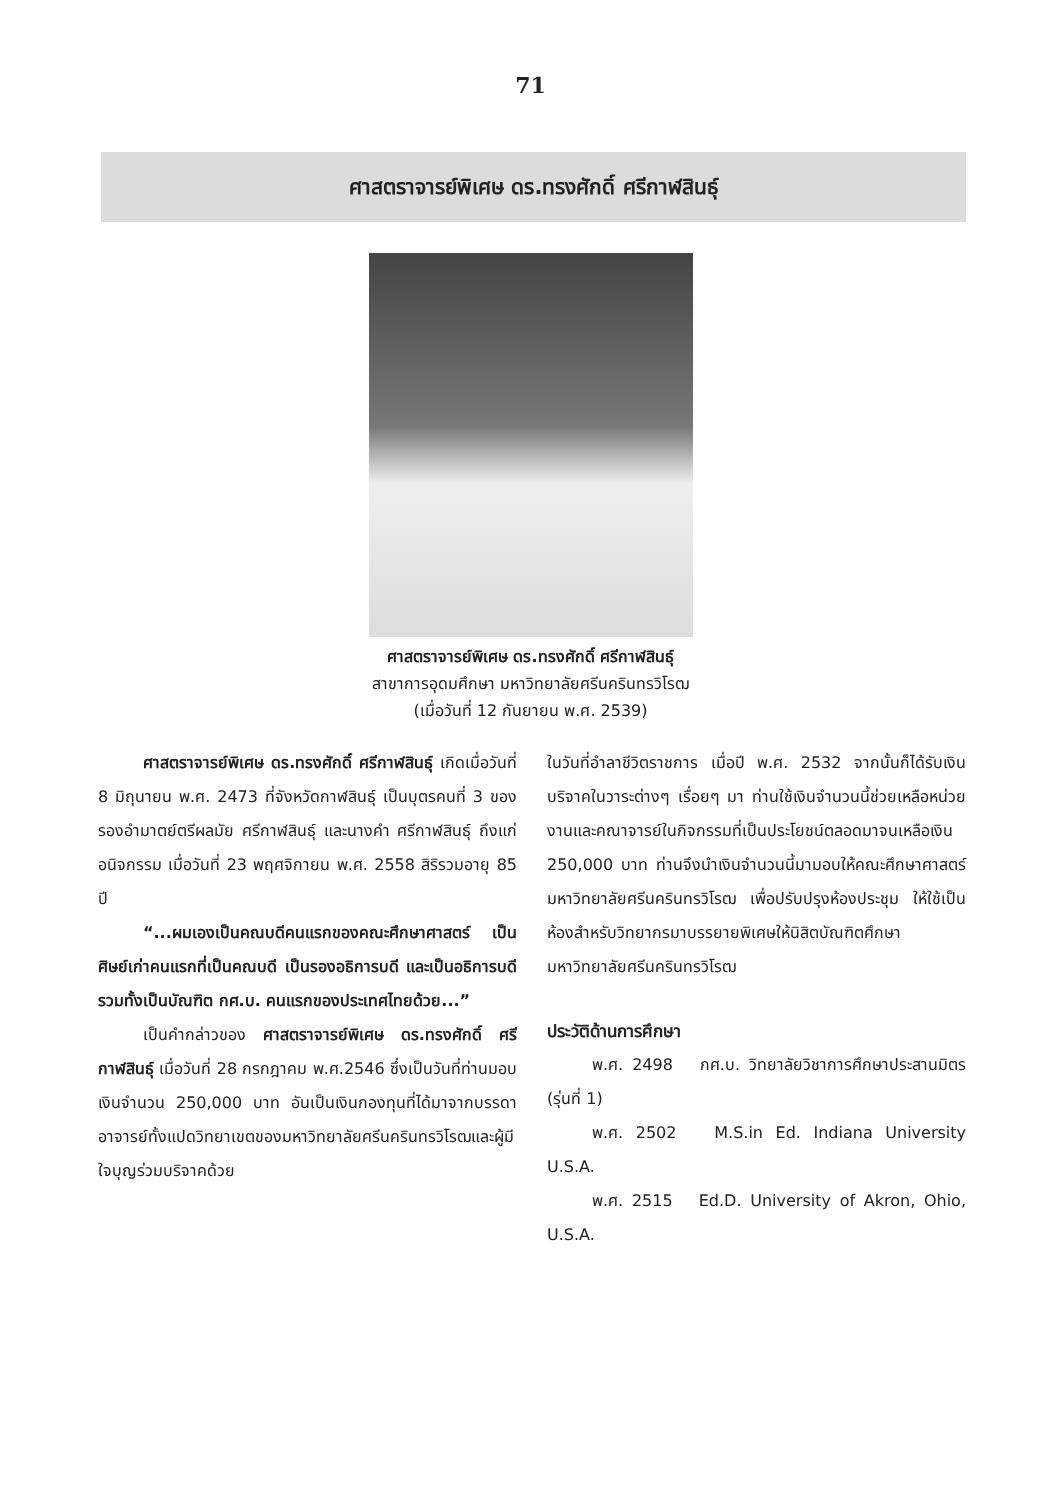71
ศาสตราจารย์พิเศษ ดร.ทรงศักดิ์ ศรีกาฬสินธุ์
ศาสตราจารย์พิเศษ ดร.ทรงศักดิ์ ศรีกาฬสินธุ์
สาขาการอุดมศึกษา มหาวิทยาลัยศรีนครินทรวิโรฒ
(เมื่อวันที่ 12 กันยายน พ.ศ. 2539)
ศาสตราจารย์พิเศษ ดร.ทรงศักดิ์ ศรีกาฬสินธุ์ เกิดเมื่อวันที่ 8 มิถุนายน พ.ศ. 2473 ที่จังหวัดกาฬสินธุ์ เป็นบุตรคนที่ 3 ของรองอำมาตย์ตรีผลมัย ศรีกาฬสินธุ์ และนางคำ ศรีกาฬสินธุ์ ถึงแก่อนิจกรรม เมื่อวันที่ 23 พฤศจิกายน พ.ศ. 2558 สิริรวมอายุ 85 ปี
“...ผมเองเป็นคณบดีคนแรกของคณะศึกษาศาสตร์ เป็นศิษย์เก่าคนแรกที่เป็นคณบดี เป็นรองอธิการบดี และเป็นอธิการบดี รวมทั้งเป็นบัณฑิต กศ.บ. คนแรกของประเทศไทยด้วย...”
เป็นคำกล่าวของ ศาสตราจารย์พิเศษ ดร.ทรงศักดิ์ ศรีกาฬสินธุ์ เมื่อวันที่ 28 กรกฎาคม พ.ศ.2546 ซึ่งเป็นวันที่ท่านมอบเงินจำนวน 250,000 บาท อันเป็นเงินกองทุนที่ได้มาจากบรรดาอาจารย์ทั้งแปดวิทยาเขตของมหาวิทยาลัยศรีนครินทรวิโรฒและผู้มีใจบุญร่วมบริจาคด้วย
ในวันที่อำลาชีวิตราชการ เมื่อปี พ.ศ. 2532 จากนั้นก็ได้รับเงินบริจาคในวาระต่างๆ เรื่อยๆ มา ท่านใช้เงินจำนวนนี้ช่วยเหลือหน่วยงานและคณาจารย์ในกิจกรรมที่เป็นประโยชน์ตลอดมาจนเหลือเงิน 250,000 บาท ท่านจึงนำเงินจำนวนนี้มามอบให้คณะศึกษาศาสตร์ มหาวิทยาลัยศรีนครินทรวิโรฒ เพื่อปรับปรุงห้องประชุม ให้ใช้เป็นห้องสำหรับวิทยากรมาบรรยายพิเศษให้นิสิตบัณฑิตศึกษา มหาวิทยาลัยศรีนครินทรวิโรฒ
ประวัติด้านการศึกษา
พ.ศ. 2498 กศ.บ. วิทยาลัยวิชาการศึกษาประสานมิตร (รุ่นที่ 1)
พ.ศ. 2502 M.S.in Ed. Indiana University U.S.A.
พ.ศ. 2515 Ed.D. University of Akron, Ohio, U.S.A.